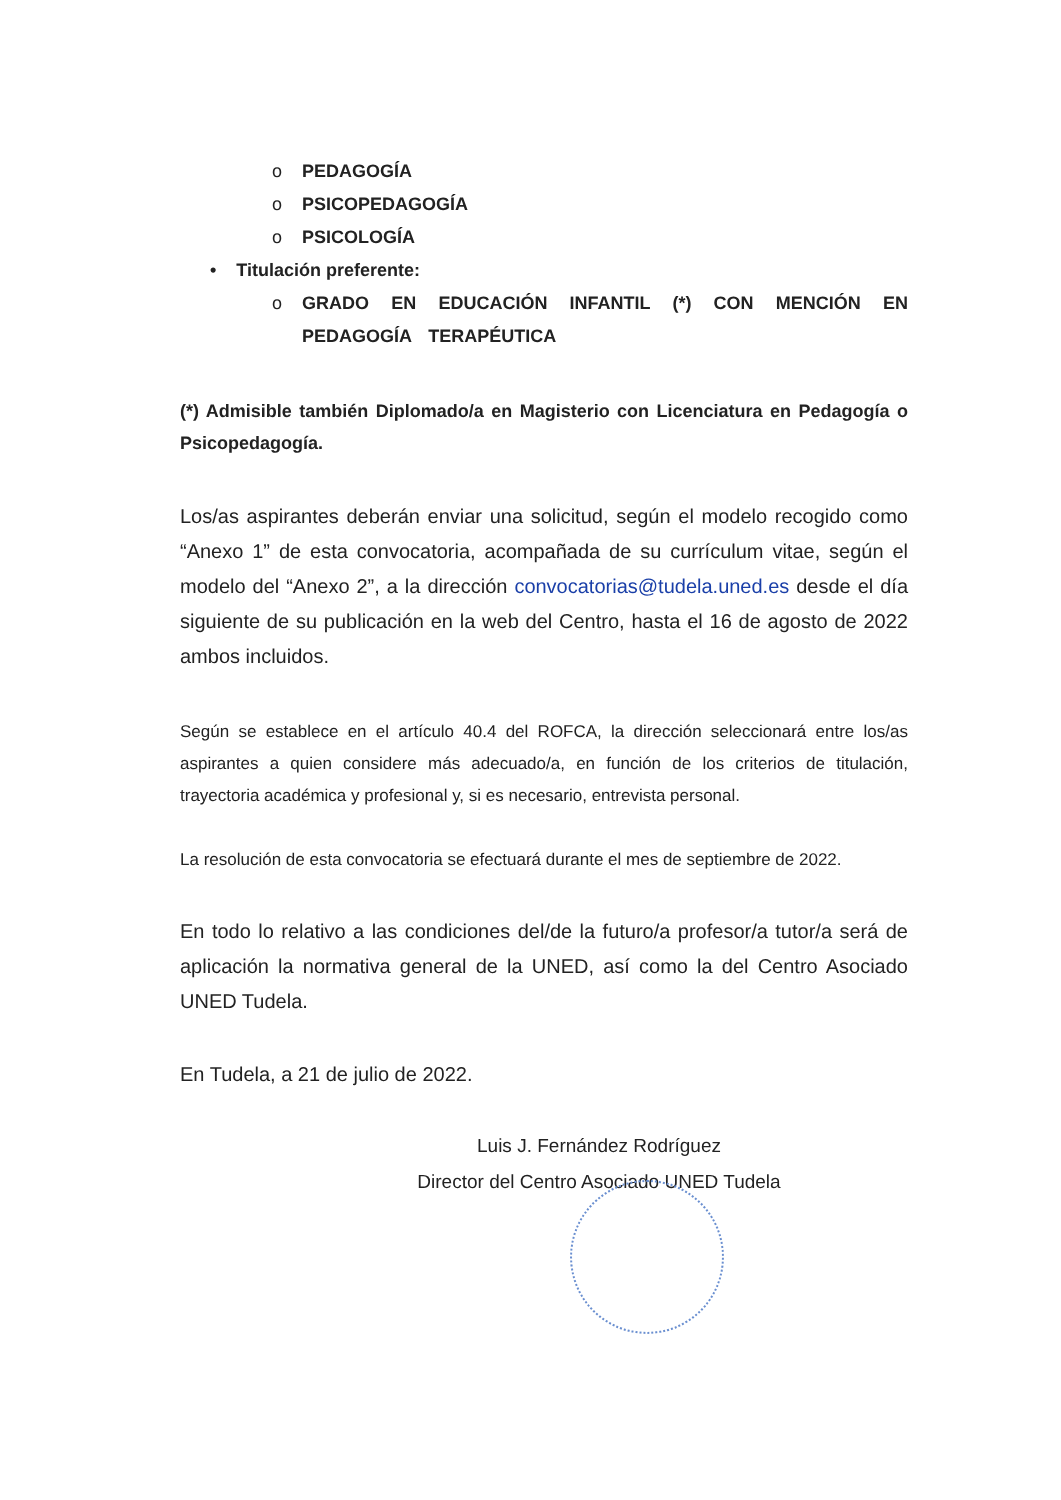o PEDAGOGÍA
o PSICOPEDAGOGÍA
o PSICOLOGÍA
• Titulación preferente:
o GRADO EN EDUCACIÓN INFANTIL (*) CON MENCIÓN EN PEDAGOGÍA TERAPÉUTICA
(*) Admisible también Diplomado/a en Magisterio con Licenciatura en Pedagogía o Psicopedagogía.
Los/as aspirantes deberán enviar una solicitud, según el modelo recogido como “Anexo 1” de esta convocatoria, acompañada de su currículum vitae, según el modelo del “Anexo 2”, a la dirección convocatorias@tudela.uned.es desde el día siguiente de su publicación en la web del Centro, hasta el 16 de agosto de 2022 ambos incluidos.
Según se establece en el artículo 40.4 del ROFCA, la dirección seleccionará entre los/as aspirantes a quien considere más adecuado/a, en función de los criterios de titulación, trayectoria académica y profesional y, si es necesario, entrevista personal.
La resolución de esta convocatoria se efectuará durante el mes de septiembre de 2022.
En todo lo relativo a las condiciones del/de la futuro/a profesor/a tutor/a será de aplicación la normativa general de la UNED, así como la del Centro Asociado UNED Tudela.
En Tudela, a 21 de julio de 2022.
Luis J. Fernández Rodríguez
Director del Centro Asociado UNED Tudela